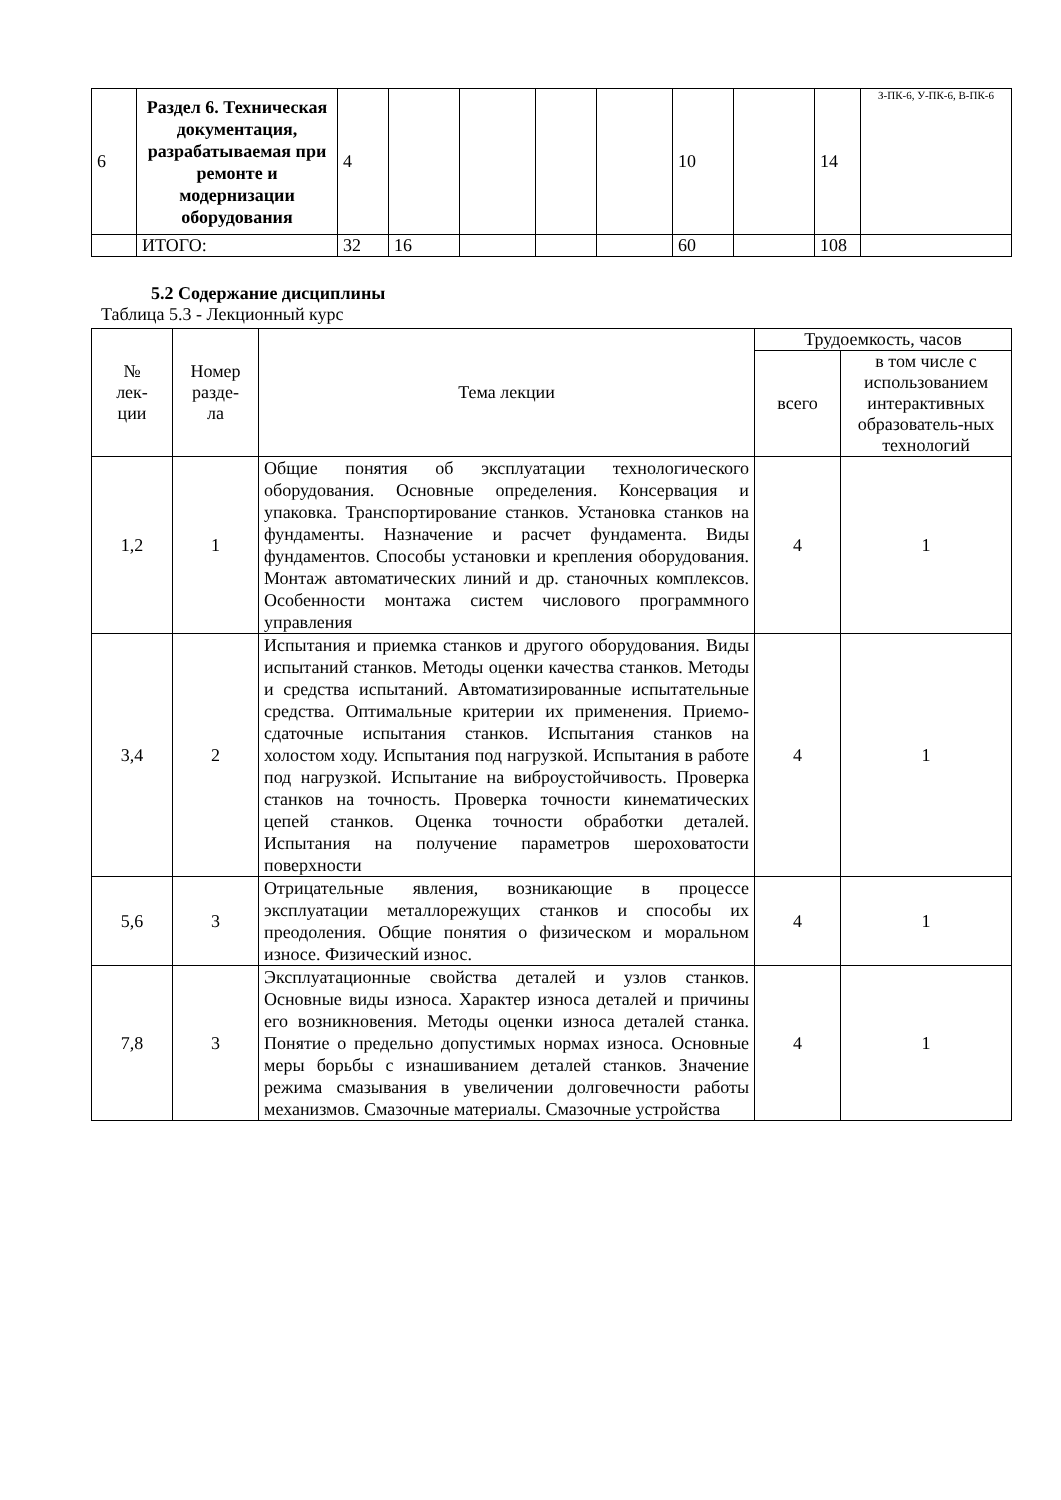| 6 | Раздел 6. Техническая документация, разрабатываемая при ремонте и модернизации оборудования | 4 | | | | | 10 | | 14 | З-ПК-6, У-ПК-6, В-ПК-6 |
| | ИТОГО: | 32 | 16 | | | | 60 | | 108 | |
5.2 Содержание дисциплины
Таблица 5.3 - Лекционный курс
| № лек- ции | Номер разде- ла | Тема лекции | Трудоемкость, часов | |
| --- | --- | --- | --- | --- |
| | | | всего | в том числе с использованием интерактивных образователь-ных технологий |
| 1,2 | 1 | Общие понятия об эксплуатации технологического оборудования. Основные определения. Консервация и упаковка. Транспортирование станков. Установка станков на фундаменты. Назначение и расчет фундамента. Виды фундаментов. Способы установки и крепления оборудования. Монтаж автоматических линий и др. станочных комплексов. Особенности монтажа систем числового программного управления | 4 | 1 |
| 3,4 | 2 | Испытания и приемка станков и другого оборудования. Виды испытаний станков. Методы оценки качества станков. Методы и средства испытаний. Автоматизированные испытательные средства. Оптимальные критерии их применения. Приемо-сдаточные испытания станков. Испытания станков на холостом ходу. Испытания под нагрузкой. Испытания в работе под нагрузкой. Испытание на виброустойчивость. Проверка станков на точность. Проверка точности кинематических цепей станков. Оценка точности обработки деталей. Испытания на получение параметров шероховатости поверхности | 4 | 1 |
| 5,6 | 3 | Отрицательные явления, возникающие в процессе эксплуатации металлорежущих станков и способы их преодоления. Общие понятия о физическом и моральном износе. Физический износ. | 4 | 1 |
| 7,8 | 3 | Эксплуатационные свойства деталей и узлов станков. Основные виды износа. Характер износа деталей и причины его возникновения. Методы оценки износа деталей станка. Понятие о предельно допустимых нормах износа. Основные меры борьбы с изнашиванием деталей станков. Значение режима смазывания в увеличении долговечности работы механизмов. Смазочные материалы. Смазочные устройства | 4 | 1 |